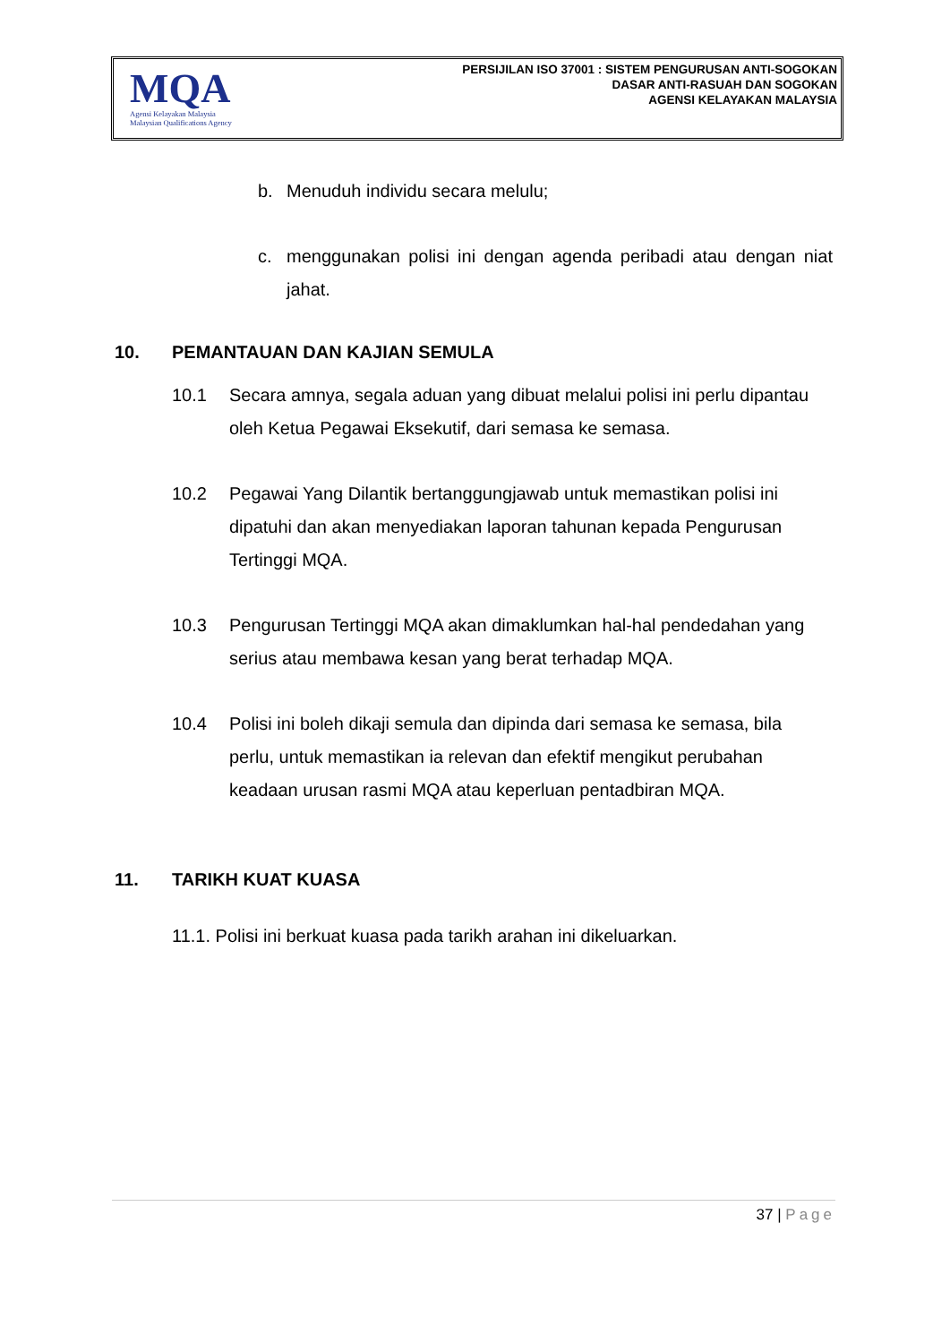MQA
Agensi Kelayakan Malaysia
Malaysian Qualifications Agency
PERSIJILAN ISO 37001 : SISTEM PENGURUSAN ANTI-SOGOKAN
DASAR ANTI-RASUAH DAN SOGOKAN
AGENSI KELAYAKAN MALAYSIA
b. Menuduh individu secara melulu;
c. menggunakan polisi ini dengan agenda peribadi atau dengan niat jahat.
10. PEMANTAUAN DAN KAJIAN SEMULA
10.1 Secara amnya, segala aduan yang dibuat melalui polisi ini perlu dipantau oleh Ketua Pegawai Eksekutif, dari semasa ke semasa.
10.2 Pegawai Yang Dilantik bertanggungjawab untuk memastikan polisi ini dipatuhi dan akan menyediakan laporan tahunan kepada Pengurusan Tertinggi MQA.
10.3 Pengurusan Tertinggi MQA akan dimaklumkan hal-hal pendedahan yang serius atau membawa kesan yang berat terhadap MQA.
10.4 Polisi ini boleh dikaji semula dan dipinda dari semasa ke semasa, bila perlu, untuk memastikan ia relevan dan efektif mengikut perubahan keadaan urusan rasmi MQA atau keperluan pentadbiran MQA.
11. TARIKH KUAT KUASA
11.1. Polisi ini berkuat kuasa pada tarikh arahan ini dikeluarkan.
37 | Page